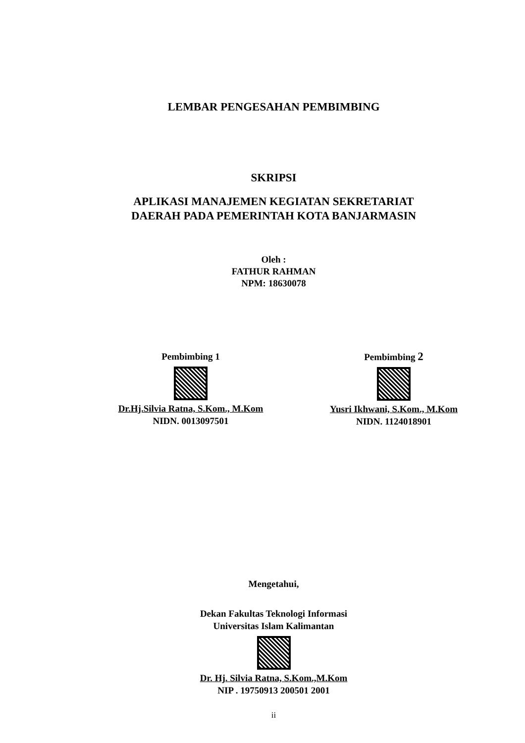LEMBAR PENGESAHAN PEMBIMBING
SKRIPSI
APLIKASI MANAJEMEN KEGIATAN SEKRETARIAT
DAERAH PADA PEMERINTAH KOTA BANJARMASIN
Oleh :
FATHUR RAHMAN
NPM: 18630078
Pembimbing 1
Dr.Hj.Silvia Ratna, S.Kom., M.Kom
NIDN. 0013097501
Pembimbing 2
Yusri Ikhwani, S.Kom., M.Kom
NIDN. 1124018901
Mengetahui,
Dekan Fakultas Teknologi Informasi
Universitas Islam Kalimantan
Dr. Hj. Silvia Ratna, S.Kom.,M.Kom
NIP . 19750913 200501 2001
ii